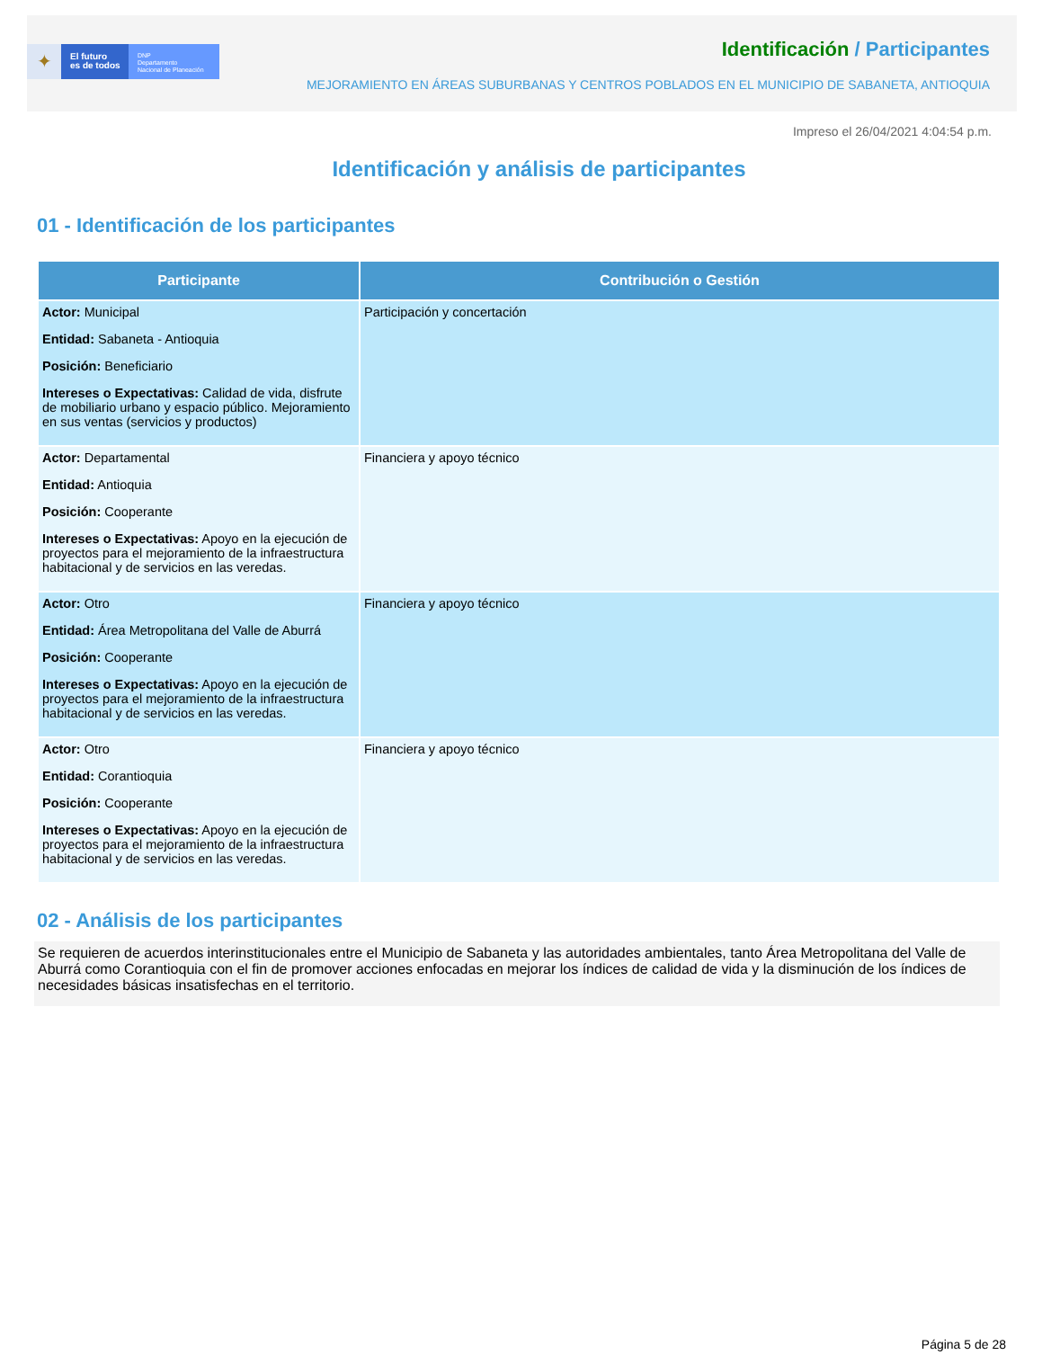✦
El futuro
es de todos
DNP
Departamento
Nacional de Planeación
Identificación / Participantes
MEJORAMIENTO EN ÁREAS SUBURBANAS Y CENTROS POBLADOS EN EL MUNICIPIO DE SABANETA, ANTIOQUIA
Impreso el 26/04/2021 4:04:54 p.m.
Identificación y análisis de participantes
01 - Identificación de los participantes
| Participante | Contribución o Gestión |
| --- | --- |
| Actor: Municipal Entidad: Sabaneta - Antioquia Posición: Beneficiario Intereses o Expectativas: Calidad de vida, disfrute de mobiliario urbano y espacio público. Mejoramiento en sus ventas (servicios y productos) | Participación y concertación |
| Actor: Departamental Entidad: Antioquia Posición: Cooperante Intereses o Expectativas: Apoyo en la ejecución de proyectos para el mejoramiento de la infraestructura habitacional y de servicios en las veredas. | Financiera y apoyo técnico |
| Actor: Otro Entidad: Área Metropolitana del Valle de Aburrá Posición: Cooperante Intereses o Expectativas: Apoyo en la ejecución de proyectos para el mejoramiento de la infraestructura habitacional y de servicios en las veredas. | Financiera y apoyo técnico |
| Actor: Otro Entidad: Corantioquia Posición: Cooperante Intereses o Expectativas: Apoyo en la ejecución de proyectos para el mejoramiento de la infraestructura habitacional y de servicios en las veredas. | Financiera y apoyo técnico |
02 - Análisis de los participantes
Se requieren de acuerdos interinstitucionales entre el Municipio de Sabaneta y las autoridades ambientales, tanto Área Metropolitana del Valle de Aburrá como Corantioquia con el fin de promover acciones enfocadas en mejorar los índices de calidad de vida y la disminución de los índices de necesidades básicas insatisfechas en el territorio.
Página 5 de 28